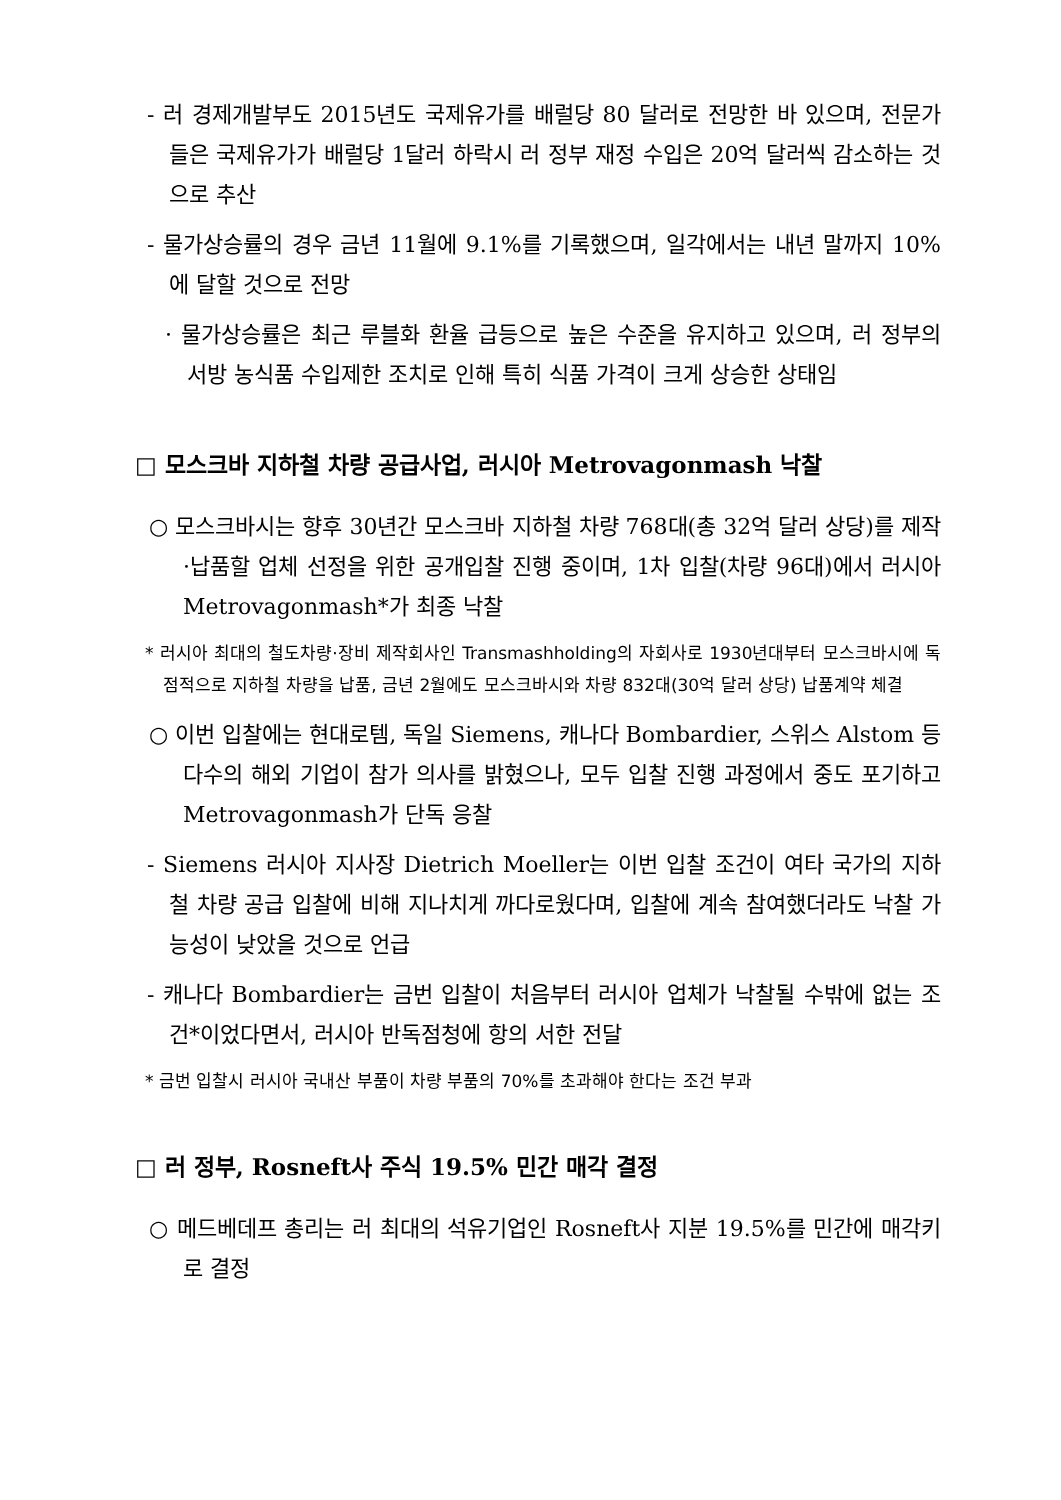- 러 경제개발부도 2015년도 국제유가를 배럴당 80 달러로 전망한 바 있으며, 전문가들은 국제유가가 배럴당 1달러 하락시 러 정부 재정 수입은 20억 달러씩 감소하는 것으로 추산
- 물가상승률의 경우 금년 11월에 9.1%를 기록했으며, 일각에서는 내년 말까지 10%에 달할 것으로 전망
· 물가상승률은 최근 루블화 환율 급등으로 높은 수준을 유지하고 있으며, 러 정부의 서방 농식품 수입제한 조치로 인해 특히 식품 가격이 크게 상승한 상태임
□ 모스크바 지하철 차량 공급사업, 러시아 Metrovagonmash 낙찰
○ 모스크바시는 향후 30년간 모스크바 지하철 차량 768대(총 32억 달러 상당)를 제작·납품할 업체 선정을 위한 공개입찰 진행 중이며, 1차 입찰(차량 96대)에서 러시아 Metrovagonmash*가 최종 낙찰
* 러시아 최대의 철도차량·장비 제작회사인 Transmashholding의 자회사로 1930년대부터 모스크바시에 독점적으로 지하철 차량을 납품, 금년 2월에도 모스크바시와 차량 832대(30억 달러 상당) 납품계약 체결
○ 이번 입찰에는 현대로템, 독일 Siemens, 캐나다 Bombardier, 스위스 Alstom 등 다수의 해외 기업이 참가 의사를 밝혔으나, 모두 입찰 진행 과정에서 중도 포기하고 Metrovagonmash가 단독 응찰
- Siemens 러시아 지사장 Dietrich Moeller는 이번 입찰 조건이 여타 국가의 지하철 차량 공급 입찰에 비해 지나치게 까다로웠다며, 입찰에 계속 참여했더라도 낙찰 가능성이 낮았을 것으로 언급
- 캐나다 Bombardier는 금번 입찰이 처음부터 러시아 업체가 낙찰될 수밖에 없는 조건*이었다면서, 러시아 반독점청에 항의 서한 전달
* 금번 입찰시 러시아 국내산 부품이 차량 부품의 70%를 초과해야 한다는 조건 부과
□ 러 정부, Rosneft사 주식 19.5% 민간 매각 결정
○ 메드베데프 총리는 러 최대의 석유기업인 Rosneft사 지분 19.5%를 민간에 매각키로 결정